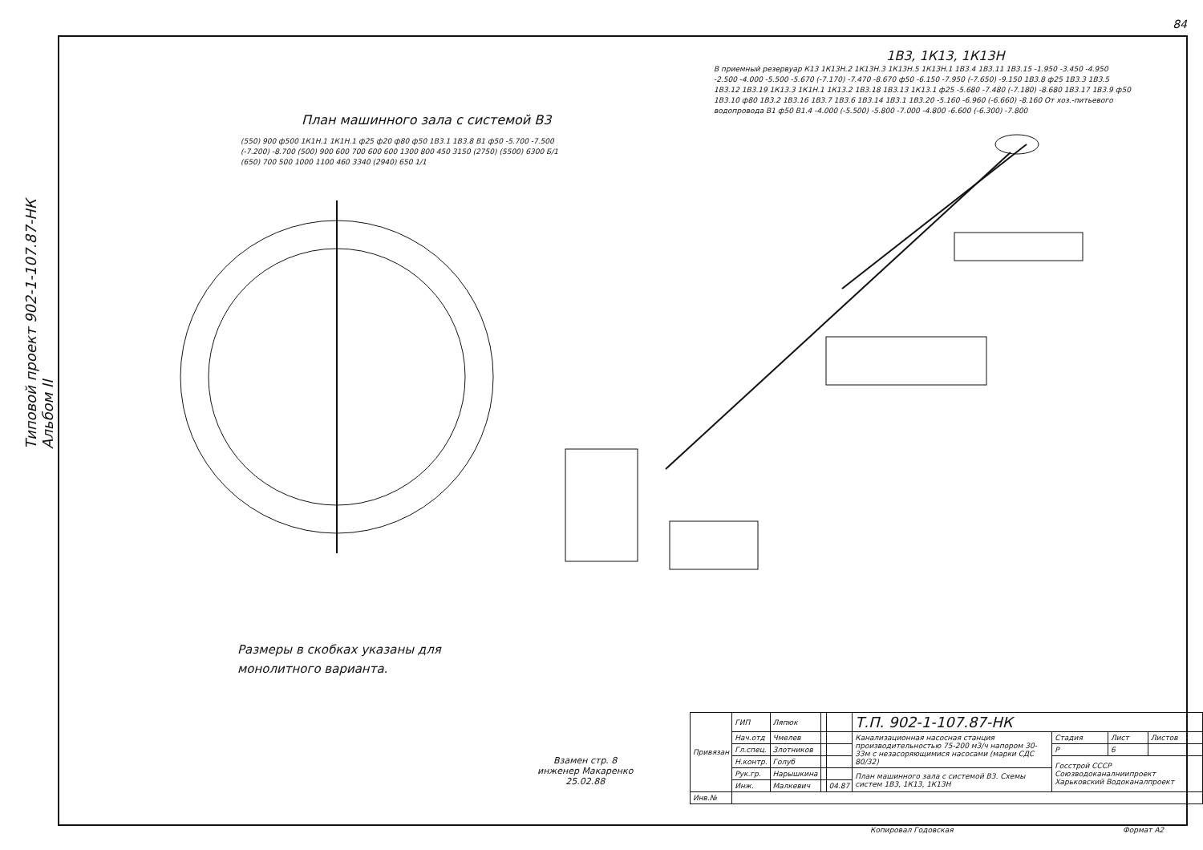84
Типовой проект 902-1-107.87-НК Альбом II
План машинного зала с системой В3
1В3, 1К13, 1К13Н
(550) 900 ф500 1К1Н.1 1К1Н.1 ф25 ф20 ф80 ф50 1В3.1 1В3.8 В1 ф50 -5.700 -7.500 (-7.200) -8.700 (500) 900 600 700 600 600 1300 800 450 3150 (2750) (5500) 6300 Б/1 (650) 700 500 1000 1100 460 3340 (2940) 650 1/1
В приемный резервуар К13 1К13Н.2 1К13Н.3 1К13Н.5 1К13Н.1 1В3.4 1В3.11 1В3.15 -1.950 -3.450 -4.950 -2.500 -4.000 -5.500 -5.670 (-7.170) -7.470 -8.670 ф50 -6.150 -7.950 (-7.650) -9.150 1В3.8 ф25 1В3.3 1В3.5 1В3.12 1В3.19 1К13.3 1К1Н.1 1К13.2 1В3.18 1В3.13 1К13.1 ф25 -5.680 -7.480 (-7.180) -8.680 1В3.17 1В3.9 ф50 1В3.10 ф80 1В3.2 1В3.16 1В3.7 1В3.6 1В3.14 1В3.1 1В3.20 -5.160 -6.960 (-6.660) -8.160 От хоз.-питьевого водопровода В1 ф50 В1.4 -4.000 (-5.500) -5.800 -7.000 -4.800 -6.600 (-6.300) -7.800
Размеры в скобках указаны для
монолитного варианта.
Взамен стр. 8
инженер Макаренко
25.02.88
| Привязан | ГИП | Ляпюк | | | Т.П. 902-1-107.87-НК | | | |
| | Нач.отд | Чмелев | | | Канализационная насосная станция производительностью 75-200 м3/ч напором 30-33м с незасоряющимися насосами (марки СДС 80/32) | Стадия | Лист | Листов |
| | Гл.спец. | Злотников | | | | Р | 6 | |
| | Н.контр. | Голуб | | | | Госстрой СССР Союзводоканалниипроект Харьковский Водоканалпроект | | |
| | Рук.гр. | Нарышкина | | | План машинного зала с системой В3. Схемы систем 1В3, 1К13, 1К13Н | | | |
| | Инж. | Малкевич | | 04.87 | | | | |
| Инв.№ | | | | | | | | |
Копировал Годовская Формат А2